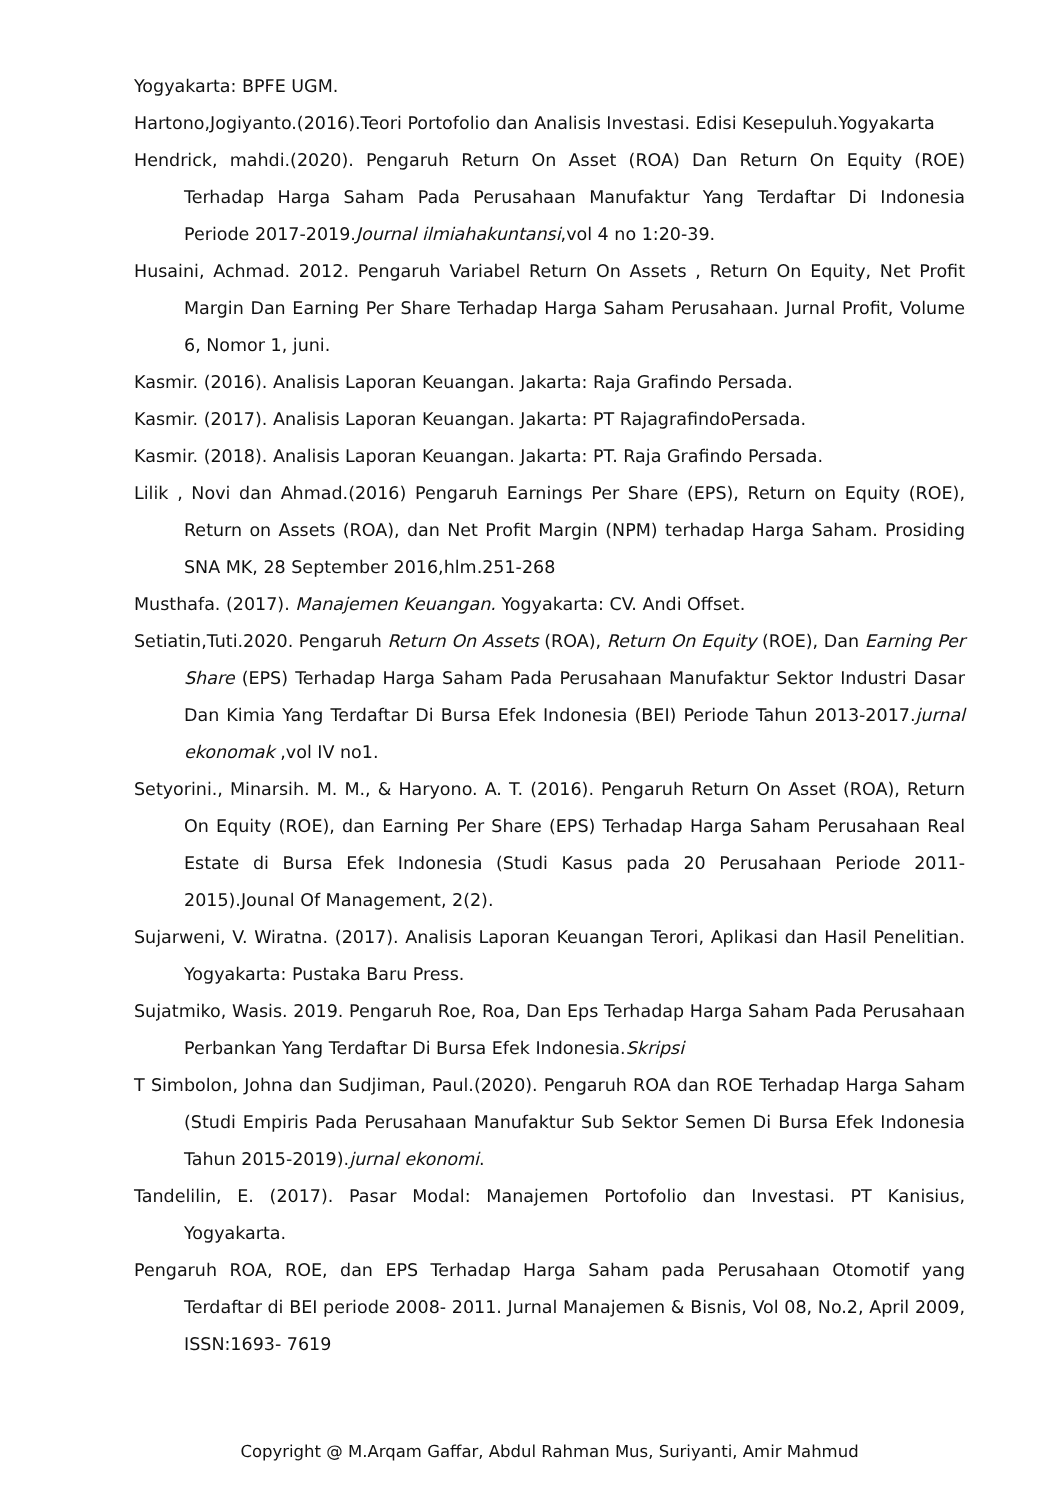Yogyakarta: BPFE UGM.
Hartono,Jogiyanto.(2016).Teori Portofolio dan Analisis Investasi. Edisi Kesepuluh.Yogyakarta
Hendrick, mahdi.(2020). Pengaruh Return On Asset (ROA) Dan Return On Equity (ROE) Terhadap Harga Saham Pada Perusahaan Manufaktur Yang Terdaftar Di Indonesia Periode 2017-2019.Journal ilmiahakuntansi,vol 4 no 1:20-39.
Husaini, Achmad. 2012. Pengaruh Variabel Return On Assets , Return On Equity, Net Profit Margin Dan Earning Per Share Terhadap Harga Saham Perusahaan. Jurnal Profit, Volume 6, Nomor 1, juni.
Kasmir. (2016). Analisis Laporan Keuangan. Jakarta: Raja Grafindo Persada.
Kasmir. (2017). Analisis Laporan Keuangan. Jakarta: PT RajagrafindoPersada.
Kasmir. (2018). Analisis Laporan Keuangan. Jakarta: PT. Raja Grafindo Persada.
Lilik , Novi dan Ahmad.(2016) Pengaruh Earnings Per Share (EPS), Return on Equity (ROE), Return on Assets (ROA), dan Net Profit Margin (NPM) terhadap Harga Saham. Prosiding SNA MK, 28 September 2016,hlm.251-268
Musthafa. (2017). Manajemen Keuangan. Yogyakarta: CV. Andi Offset.
Setiatin,Tuti.2020. Pengaruh Return On Assets (ROA), Return On Equity (ROE), Dan Earning Per Share (EPS) Terhadap Harga Saham Pada Perusahaan Manufaktur Sektor Industri Dasar Dan Kimia Yang Terdaftar Di Bursa Efek Indonesia (BEI) Periode Tahun 2013-2017.jurnal ekonomak ,vol IV no1.
Setyorini., Minarsih. M. M., & Haryono. A. T. (2016). Pengaruh Return On Asset (ROA), Return On Equity (ROE), dan Earning Per Share (EPS) Terhadap Harga Saham Perusahaan Real Estate di Bursa Efek Indonesia (Studi Kasus pada 20 Perusahaan Periode 2011-2015).Jounal Of Management, 2(2).
Sujarweni, V. Wiratna. (2017). Analisis Laporan Keuangan Terori, Aplikasi dan Hasil Penelitian. Yogyakarta: Pustaka Baru Press.
Sujatmiko, Wasis. 2019. Pengaruh Roe, Roa, Dan Eps Terhadap Harga Saham Pada Perusahaan Perbankan Yang Terdaftar Di Bursa Efek Indonesia.Skripsi
T Simbolon, Johna dan Sudjiman, Paul.(2020). Pengaruh ROA dan ROE Terhadap Harga Saham (Studi Empiris Pada Perusahaan Manufaktur Sub Sektor Semen Di Bursa Efek Indonesia Tahun 2015-2019).jurnal ekonomi.
Tandelilin, E. (2017). Pasar Modal: Manajemen Portofolio dan Investasi. PT Kanisius, Yogyakarta.
Pengaruh ROA, ROE, dan EPS Terhadap Harga Saham pada Perusahaan Otomotif yang Terdaftar di BEI periode 2008- 2011. Jurnal Manajemen & Bisnis, Vol 08, No.2, April 2009, ISSN:1693- 7619
Copyright @ M.Arqam Gaffar, Abdul Rahman Mus, Suriyanti, Amir Mahmud